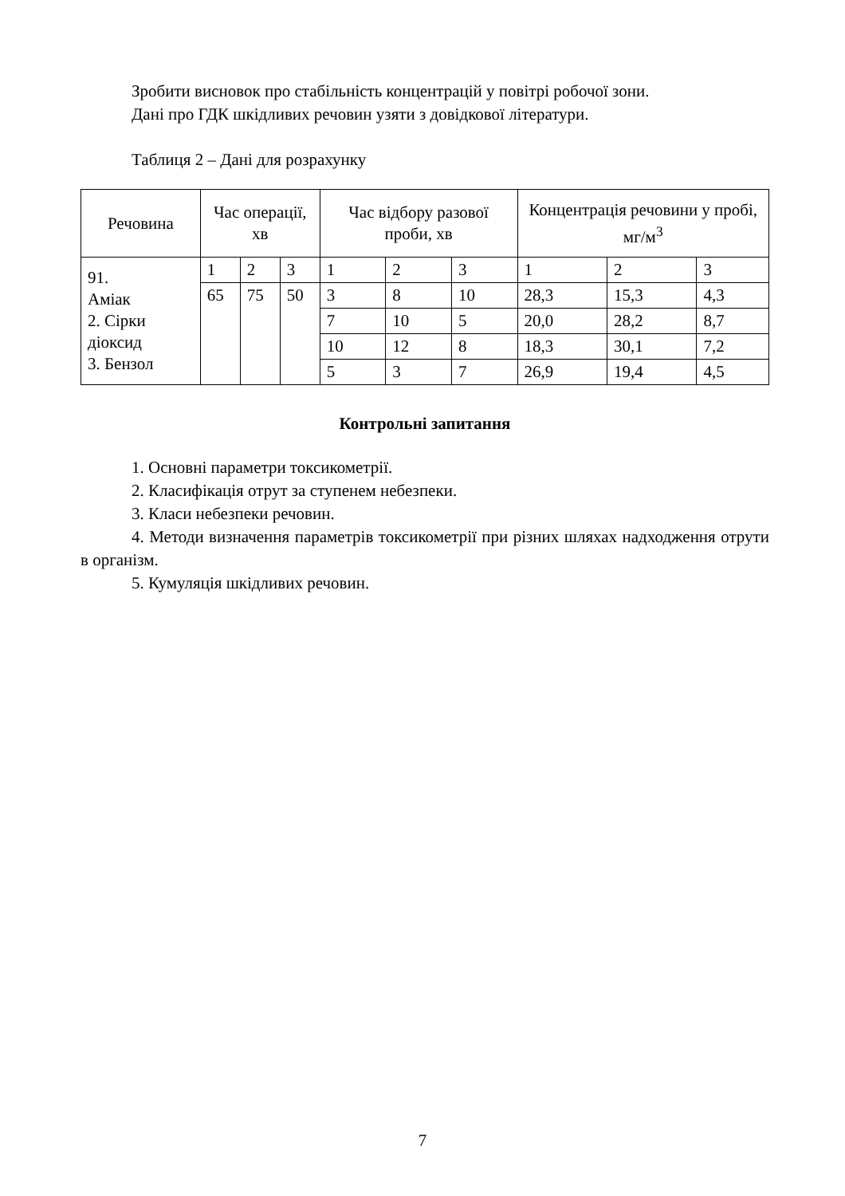Зробити висновок про стабільність концентрацій у повітрі робочої зони.
Дані про ГДК шкідливих речовин узяти з довідкової літератури.
Таблиця 2 – Дані для розрахунку
| Речовина | Час операції, хв | | | Час відбору разової проби, хв | | | Концентрація речовини у пробі, мг/м<sup>3</sup> | | |
| 91. Аміак 2. Сірки діоксид 3. Бензол | 1 | 2 | 3 | 1 | 2 | 3 | 1 | 2 | 3 |
| | 65 | 75 | 50 | 3 | 8 | 10 | 28,3 | 15,3 | 4,3 |
| | | | | 7 | 10 | 5 | 20,0 | 28,2 | 8,7 |
| | | | | 10 | 12 | 8 | 18,3 | 30,1 | 7,2 |
| | | | | 5 | 3 | 7 | 26,9 | 19,4 | 4,5 |
Контрольні запитання
1. Основні параметри токсикометрії.
2. Класифікація отрут за ступенем небезпеки.
3. Класи небезпеки речовин.
4. Методи визначення параметрів токсикометрії при різних шляхах надходження отрути в організм.
5. Кумуляція шкідливих речовин.
7